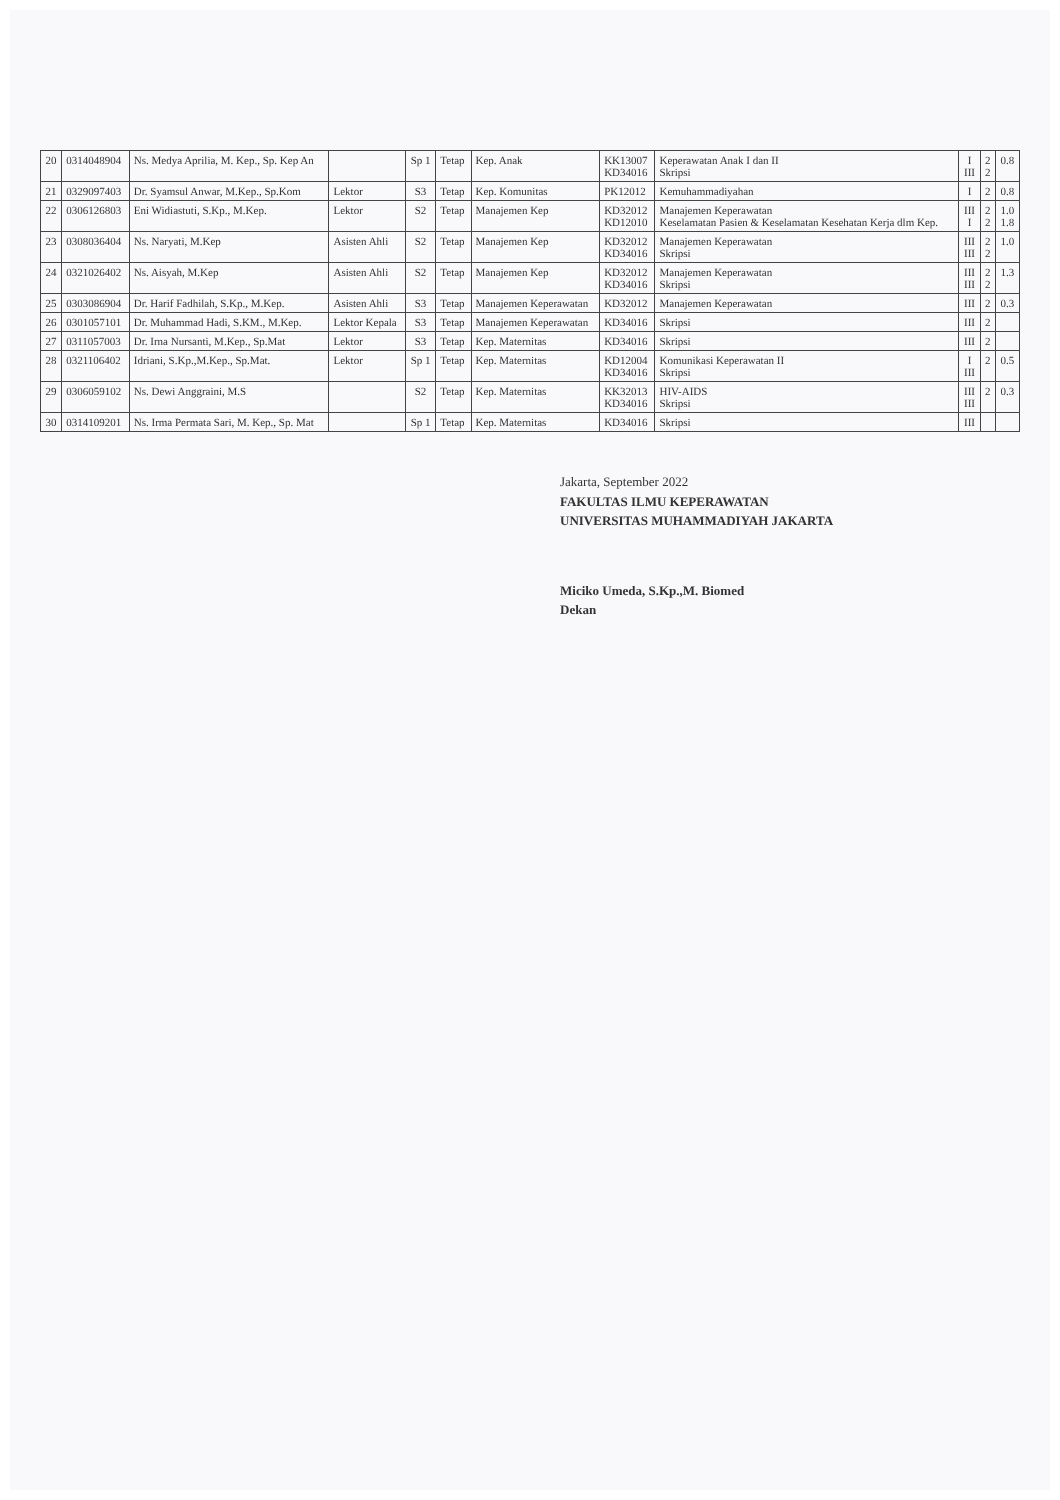| 20 | 0314048904 | Ns. Medya Aprilia, M. Kep., Sp. Kep An | | Sp 1 | Tetap | Kep. Anak | KK13007 KD34016 | Keperawatan Anak I dan II Skripsi | I III | 2 2 | 0.8 |
| 21 | 0329097403 | Dr. Syamsul Anwar, M.Kep., Sp.Kom | Lektor | S3 | Tetap | Kep. Komunitas | PK12012 | Kemuhammadiyahan | I | 2 | 0.8 |
| 22 | 0306126803 | Eni Widiastuti, S.Kp., M.Kep. | Lektor | S2 | Tetap | Manajemen Kep | KD32012 KD12010 | Manajemen Keperawatan Keselamatan Pasien & Keselamatan Kesehatan Kerja dlm Kep. | III I | 2 2 | 1.0 1.8 |
| 23 | 0308036404 | Ns. Naryati, M.Kep | Asisten Ahli | S2 | Tetap | Manajemen Kep | KD32012 KD34016 | Manajemen Keperawatan Skripsi | III III | 2 2 | 1.0 |
| 24 | 0321026402 | Ns. Aisyah, M.Kep | Asisten Ahli | S2 | Tetap | Manajemen Kep | KD32012 KD34016 | Manajemen Keperawatan Skripsi | III III | 2 2 | 1.3 |
| 25 | 0303086904 | Dr. Harif Fadhilah, S.Kp., M.Kep. | Asisten Ahli | S3 | Tetap | Manajemen Keperawatan | KD32012 | Manajemen Keperawatan | III | 2 | 0.3 |
| 26 | 0301057101 | Dr. Muhammad Hadi, S.KM., M.Kep. | Lektor Kepala | S3 | Tetap | Manajemen Keperawatan | KD34016 | Skripsi | III | 2 | |
| 27 | 0311057003 | Dr. Irna Nursanti, M.Kep., Sp.Mat | Lektor | S3 | Tetap | Kep. Maternitas | KD34016 | Skripsi | III | 2 | |
| 28 | 0321106402 | Idriani, S.Kp.,M.Kep., Sp.Mat. | Lektor | Sp 1 | Tetap | Kep. Maternitas | KD12004 KD34016 | Komunikasi Keperawatan II Skripsi | I III | 2 | 0.5 |
| 29 | 0306059102 | Ns. Dewi Anggraini, M.S | | S2 | Tetap | Kep. Maternitas | KK32013 KD34016 | HIV-AIDS Skripsi | III III | 2 | 0.3 |
| 30 | 0314109201 | Ns. Irma Permata Sari, M. Kep., Sp. Mat | | Sp 1 | Tetap | Kep. Maternitas | KD34016 | Skripsi | III | | |
Jakarta, September 2022
FAKULTAS ILMU KEPERAWATAN
UNIVERSITAS MUHAMMADIYAH JAKARTA
Miciko Umeda, S.Kp.,M. Biomed
Dekan